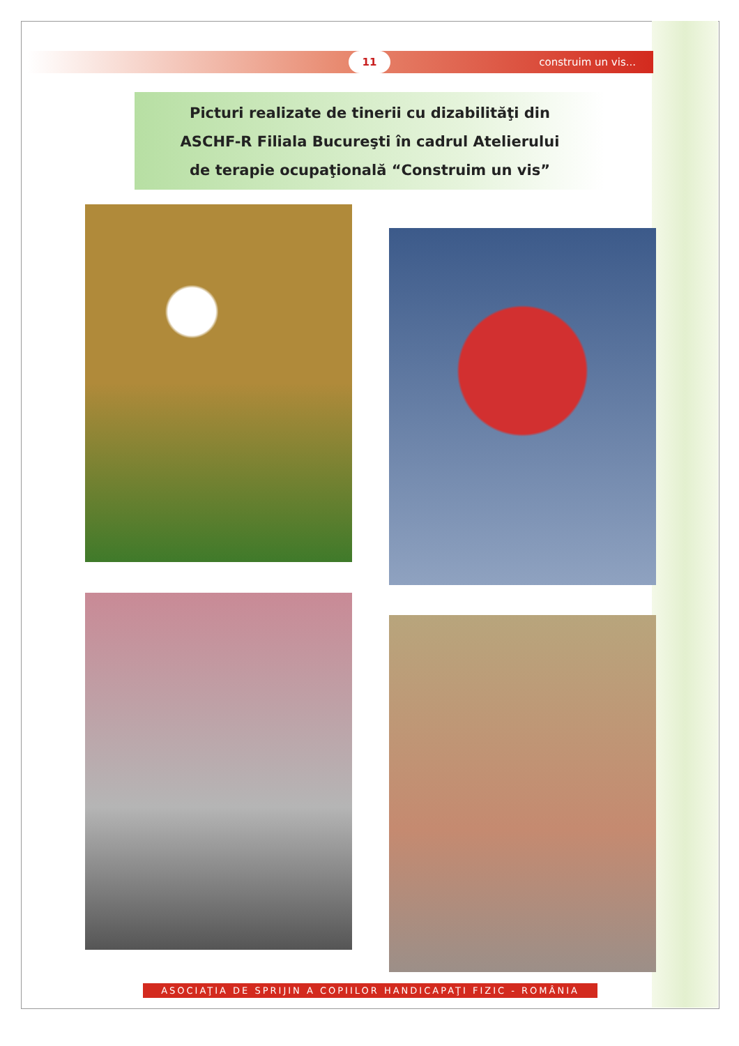construim un vis... 11
Picturi realizate de tinerii cu dizabilităţi din
ASCHF-R Filiala Bucureşti în cadrul Atelierului
de terapie ocupaţională “Construim un vis”
ASOCIAŢIA DE SPRIJIN A COPIILOR HANDICAPAŢI FIZIC - ROMÂNIA